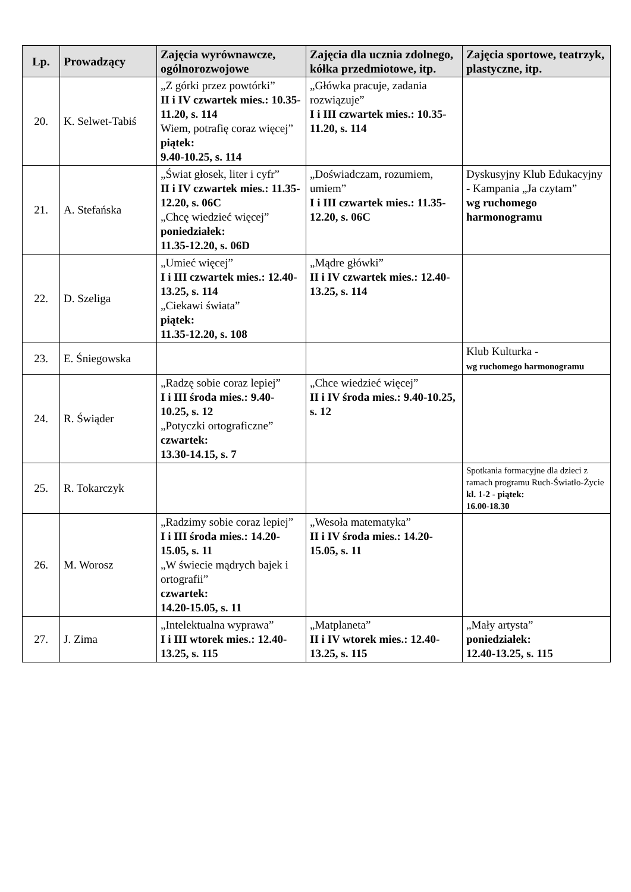| Lp. | Prowadzący | Zajęcia wyrównawcze, ogólnorozwojowe | Zajęcia dla ucznia zdolnego, kółka przedmiotowe, itp. | Zajęcia sportowe, teatrzyk, plastyczne, itp. |
| --- | --- | --- | --- | --- |
| 20. | K. Selwet-Tabiś | „Z górki przez powtórki” II i IV czwartek mies.: 10.35-11.20, s. 114 Wiem, potrafię coraz więcej” piątek: 9.40-10.25, s. 114 | „Główka pracuje, zadania rozwiązuje” I i III czwartek mies.: 10.35-11.20, s. 114 | |
| 21. | A. Stefańska | „Świat głosek, liter i cyfr” II i IV czwartek mies.: 11.35-12.20, s. 06C „Chcę wiedzieć więcej” poniedziałek: 11.35-12.20, s. 06D | „Doświadczam, rozumiem, umiem” I i III czwartek mies.: 11.35-12.20, s. 06C | Dyskusyjny Klub Edukacyjny - Kampania „Ja czytam” wg ruchomego harmonogramu |
| 22. | D. Szeliga | „Umieć więcej” I i III czwartek mies.: 12.40-13.25, s. 114 „Ciekawi świata” piątek: 11.35-12.20, s. 108 | „Mądre główki” II i IV czwartek mies.: 12.40-13.25, s. 114 | |
| 23. | E. Śniegowska | | | Klub Kulturka - wg ruchomego harmonogramu |
| 24. | R. Świąder | „Radzę sobie coraz lepiej” I i III środa mies.: 9.40-10.25, s. 12 „Potyczki ortograficzne” czwartek: 13.30-14.15, s. 7 | „Chce wiedzieć więcej” II i IV środa mies.: 9.40-10.25, s. 12 | |
| 25. | R. Tokarczyk | | | Spotkania formacyjne dla dzieci z ramach programu Ruch-Światło-Życie kl. 1-2 - piątek: 16.00-18.30 |
| 26. | M. Worosz | „Radzimy sobie coraz lepiej” I i III środa mies.: 14.20-15.05, s. 11 „W świecie mądrych bajek i ortografii” czwartek: 14.20-15.05, s. 11 | „Wesoła matematyka” II i IV środa mies.: 14.20-15.05, s. 11 | |
| 27. | J. Zima | „Intelektualna wyprawa” I i III wtorek mies.: 12.40-13.25, s. 115 | „Matplaneta” II i IV wtorek mies.: 12.40-13.25, s. 115 | „Mały artysta” poniedziałek: 12.40-13.25, s. 115 |